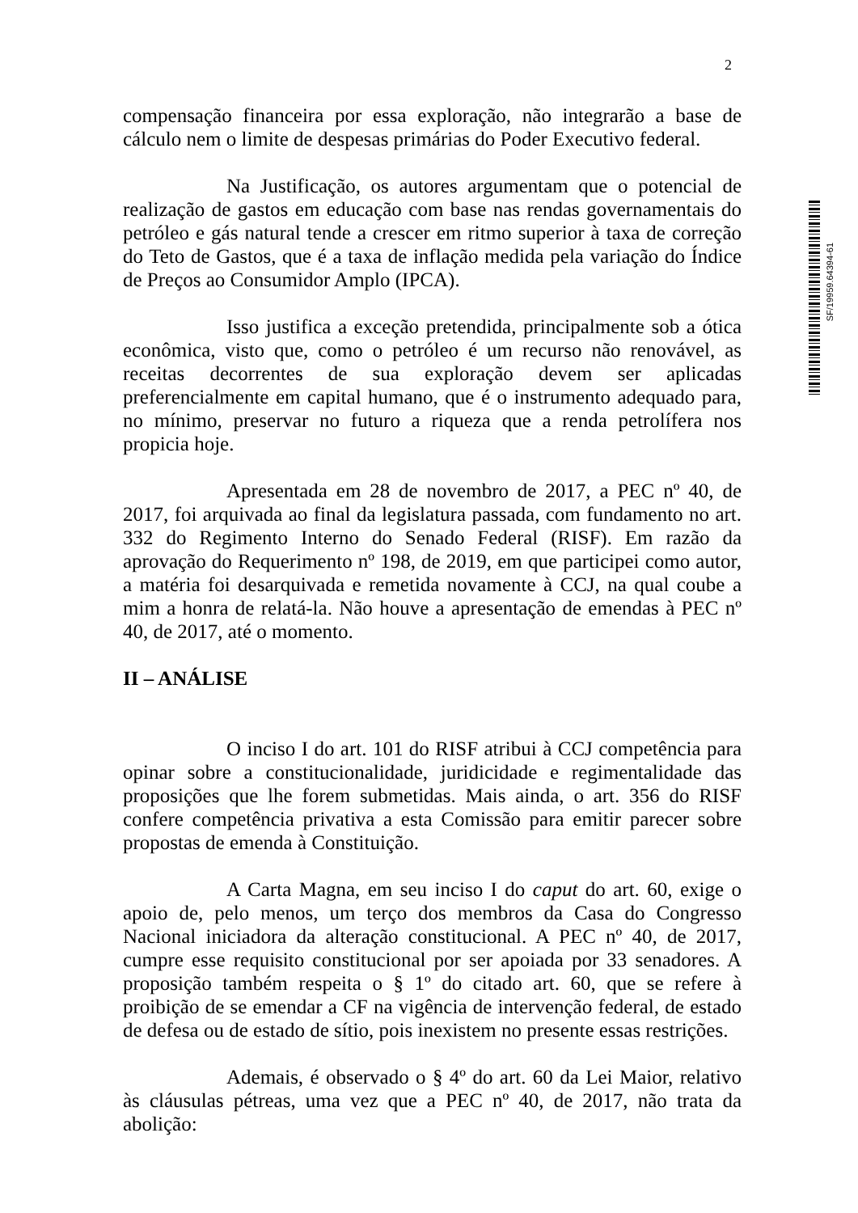2
SF/19959.64394-61
compensação financeira por essa exploração, não integrarão a base de cálculo nem o limite de despesas primárias do Poder Executivo federal.
Na Justificação, os autores argumentam que o potencial de realização de gastos em educação com base nas rendas governamentais do petróleo e gás natural tende a crescer em ritmo superior à taxa de correção do Teto de Gastos, que é a taxa de inflação medida pela variação do Índice de Preços ao Consumidor Amplo (IPCA).
Isso justifica a exceção pretendida, principalmente sob a ótica econômica, visto que, como o petróleo é um recurso não renovável, as receitas decorrentes de sua exploração devem ser aplicadas preferencialmente em capital humano, que é o instrumento adequado para, no mínimo, preservar no futuro a riqueza que a renda petrolífera nos propicia hoje.
Apresentada em 28 de novembro de 2017, a PEC nº 40, de 2017, foi arquivada ao final da legislatura passada, com fundamento no art. 332 do Regimento Interno do Senado Federal (RISF). Em razão da aprovação do Requerimento nº 198, de 2019, em que participei como autor, a matéria foi desarquivada e remetida novamente à CCJ, na qual coube a mim a honra de relatá-la. Não houve a apresentação de emendas à PEC nº 40, de 2017, até o momento.
II – ANÁLISE
O inciso I do art. 101 do RISF atribui à CCJ competência para opinar sobre a constitucionalidade, juridicidade e regimentalidade das proposições que lhe forem submetidas. Mais ainda, o art. 356 do RISF confere competência privativa a esta Comissão para emitir parecer sobre propostas de emenda à Constituição.
A Carta Magna, em seu inciso I do caput do art. 60, exige o apoio de, pelo menos, um terço dos membros da Casa do Congresso Nacional iniciadora da alteração constitucional. A PEC nº 40, de 2017, cumpre esse requisito constitucional por ser apoiada por 33 senadores. A proposição também respeita o § 1º do citado art. 60, que se refere à proibição de se emendar a CF na vigência de intervenção federal, de estado de defesa ou de estado de sítio, pois inexistem no presente essas restrições.
Ademais, é observado o § 4º do art. 60 da Lei Maior, relativo às cláusulas pétreas, uma vez que a PEC nº 40, de 2017, não trata da abolição: